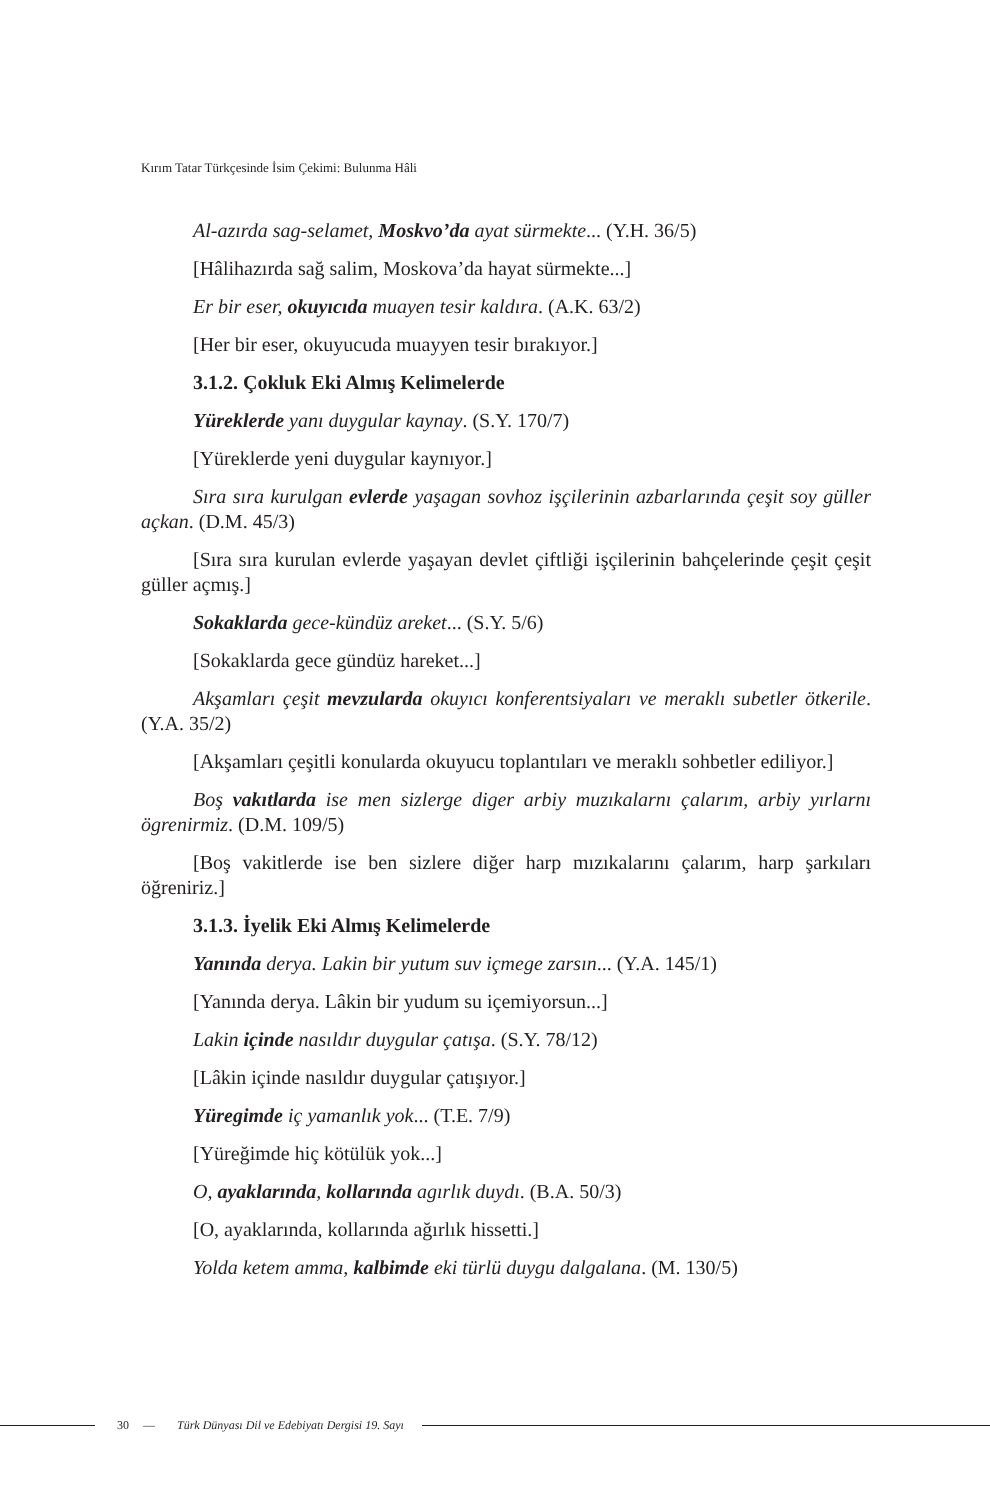Kırım Tatar Türkçesinde İsim Çekimi: Bulunma Hâli
Al-azırda sag-selamet, Moskvo’da ayat sürmekte... (Y.H. 36/5)
[Hâlihazırda sağ salim, Moskova’da hayat sürmekte...]
Er bir eser, okuyıcıda muayen tesir kaldıra. (A.K. 63/2)
[Her bir eser, okuyucuda muayyen tesir bırakıyor.]
3.1.2. Çokluk Eki Almış Kelimelerde
Yüreklerde yanı duygular kaynay. (S.Y. 170/7)
[Yüreklerde yeni duygular kaynıyor.]
Sıra sıra kurulgan evlerde yaşagan sovhoz işçilerinin azbarlarında çeşit soy güller açkan. (D.M. 45/3)
[Sıra sıra kurulan evlerde yaşayan devlet çiftliği işçilerinin bahçelerinde çeşit çeşit güller açmış.]
Sokaklarda gece-kündüz areket... (S.Y. 5/6)
[Sokaklarda gece gündüz hareket...]
Akşamları çeşit mevzularda okuyıcı konferentsiyaları ve meraklı subetler ötkerile. (Y.A. 35/2)
[Akşamları çeşitli konularda okuyucu toplantıları ve meraklı sohbetler ediliyor.]
Boş vakıtlarda ise men sizlerge diger arbiy muzıkalarnı çalarım, arbiy yırlarnı ögrenirmiz. (D.M. 109/5)
[Boş vakitlerde ise ben sizlere diğer harp mızıkalarını çalarım, harp şarkıları öğreniriz.]
3.1.3. İyelik Eki Almış Kelimelerde
Yanında derya. Lakin bir yutum suv içmege zarsın... (Y.A. 145/1)
[Yanında derya. Lâkin bir yudum su içemiyorsun...]
Lakin içinde nasıldır duygular çatışa. (S.Y. 78/12)
[Lâkin içinde nasıldır duygular çatışıyor.]
Yüregimde iç yamanlık yok... (T.E. 7/9)
[Yüreğimde hiç kötülük yok...]
O, ayaklarında, kollarında agırlık duydı. (B.A. 50/3)
[O, ayaklarında, kollarında ağırlık hissetti.]
Yolda ketem amma, kalbimde eki türlü duygu dalgalana. (M. 130/5)
30 — Türk Dünyası Dil ve Edebiyatı Dergisi 19. Sayı